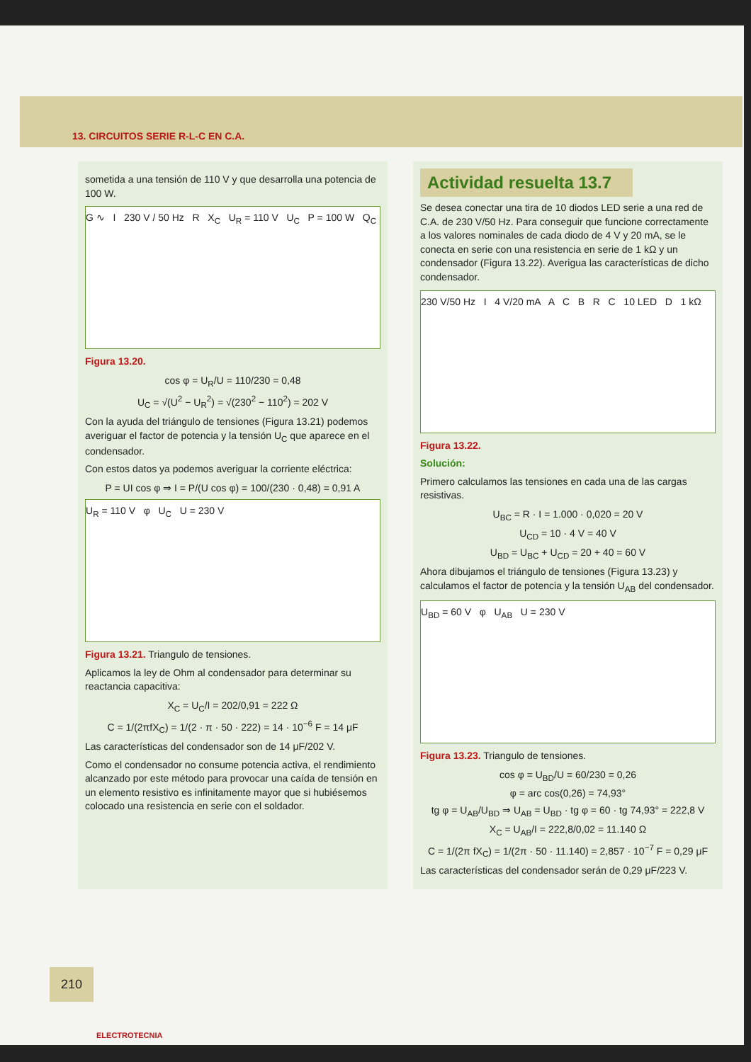13. CIRCUITOS SERIE R-L-C EN C.A.
sometida a una tensión de 110 V y que desarrolla una potencia de 100 W.
G ∿ I 230 V / 50 Hz R X<sub>C</sub> U<sub>R</sub> = 110 V U<sub>C</sub> P = 100 W Q<sub>C</sub>
Figura 13.20.
cos φ = U<sub>R</sub>/U = 110/230 = 0,48
U<sub>C</sub> = √(U<sup>2</sup> − U<sub>R</sub><sup>2</sup>) = √(230<sup>2</sup> − 110<sup>2</sup>) = 202 V
Con la ayuda del triángulo de tensiones (Figura 13.21) podemos averiguar el factor de potencia y la tensión U<sub>C</sub> que aparece en el condensador.
Con estos datos ya podemos averiguar la corriente eléctrica:
P = UI cos φ ⇒ I = P/(U cos φ) = 100/(230 · 0,48) = 0,91 A
U<sub>R</sub> = 110 V φ U<sub>C</sub> U = 230 V
Figura 13.21. Triangulo de tensiones.
Aplicamos la ley de Ohm al condensador para determinar su reactancia capacitiva:
X<sub>C</sub> = U<sub>C</sub>/I = 202/0,91 = 222 Ω
C = 1/(2πfX<sub>C</sub>) = 1/(2 · π · 50 · 222) = 14 · 10<sup>−6</sup> F = 14 μF
Las características del condensador son de 14 μF/202 V.
Como el condensador no consume potencia activa, el rendimiento alcanzado por este método para provocar una caída de tensión en un elemento resistivo es infinitamente mayor que si hubiésemos colocado una resistencia en serie con el soldador.
Actividad resuelta 13.7
Se desea conectar una tira de 10 diodos LED serie a una red de C.A. de 230 V/50 Hz. Para conseguir que funcione correctamente a los valores nominales de cada diodo de 4 V y 20 mA, se le conecta en serie con una resistencia en serie de 1 kΩ y un condensador (Figura 13.22). Averigua las características de dicho condensador.
230 V/50 Hz I 4 V/20 mA A C B R C 10 LED D 1 kΩ
Figura 13.22.
Solución:
Primero calculamos las tensiones en cada una de las cargas resistivas.
U<sub>BC</sub> = R · I = 1.000 · 0,020 = 20 V
U<sub>CD</sub> = 10 · 4 V = 40 V
U<sub>BD</sub> = U<sub>BC</sub> + U<sub>CD</sub> = 20 + 40 = 60 V
Ahora dibujamos el triángulo de tensiones (Figura 13.23) y calculamos el factor de potencia y la tensión U<sub>AB</sub> del condensador.
U<sub>BD</sub> = 60 V φ U<sub>AB</sub> U = 230 V
Figura 13.23. Triangulo de tensiones.
cos φ = U<sub>BD</sub>/U = 60/230 = 0,26
φ = arc cos(0,26) = 74,93°
tg φ = U<sub>AB</sub>/U<sub>BD</sub> ⇒ U<sub>AB</sub> = U<sub>BD</sub> · tg φ = 60 · tg 74,93° = 222,8 V
X<sub>C</sub> = U<sub>AB</sub>/I = 222,8/0,02 = 11.140 Ω
C = 1/(2π fX<sub>C</sub>) = 1/(2π · 50 · 11.140) = 2,857 · 10<sup>−7</sup> F = 0,29 μF
Las características del condensador serán de 0,29 μF/223 V.
210
ELECTROTECNIA